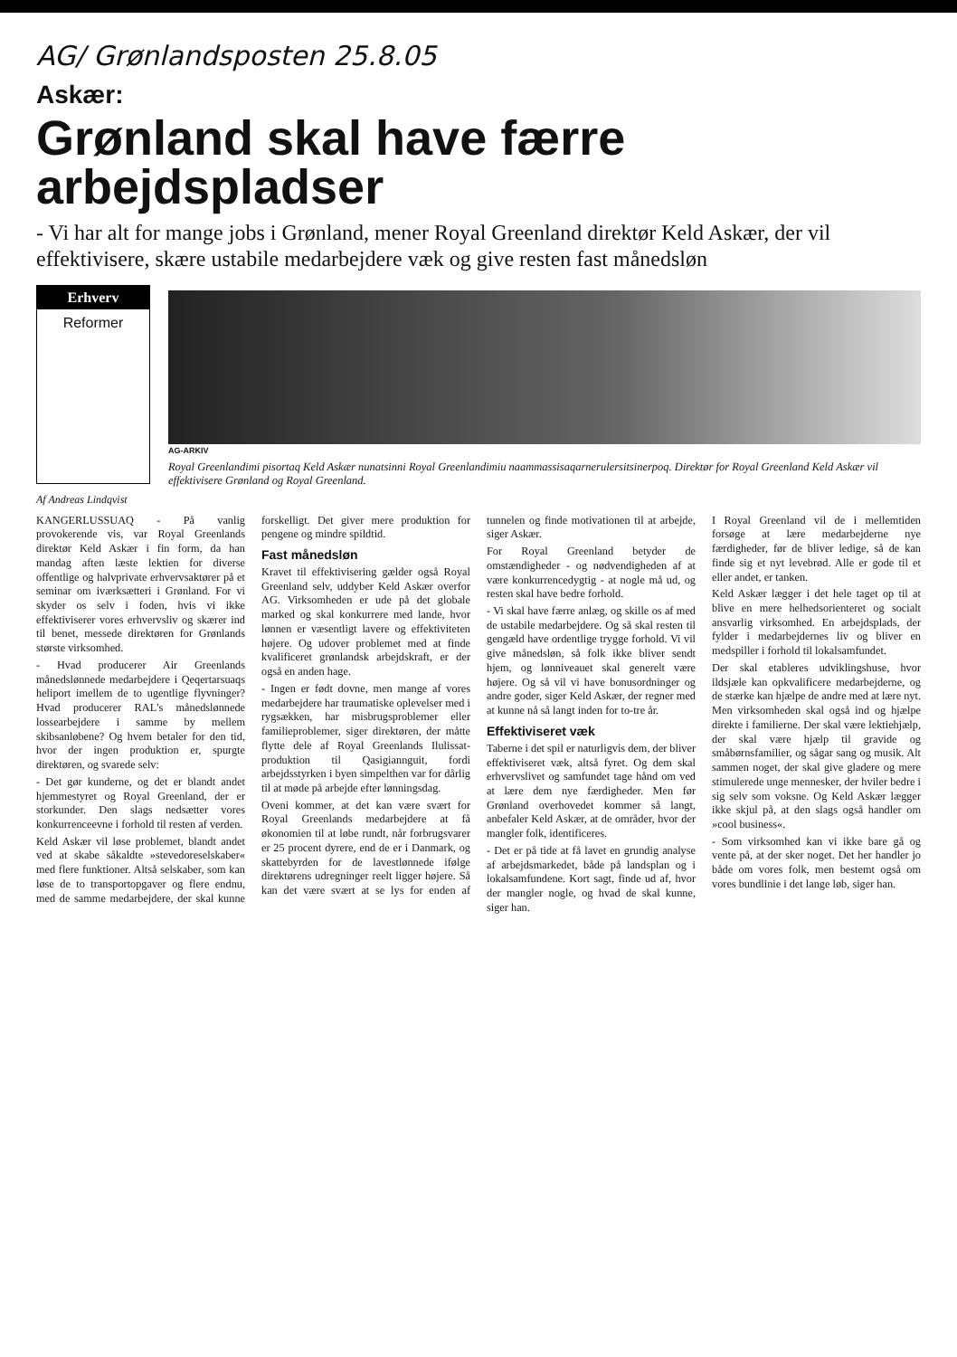AG/ Grønlandsposten 25.8.05
Askær:
Grønland skal have færre arbejdspladser
- Vi har alt for mange jobs i Grønland, mener Royal Greenland direktør Keld Askær, der vil effektivisere, skære ustabile medarbejdere væk og give resten fast månedsløn
Erhverv
Reformer
AG-ARKIV
Royal Greenlandimi pisortaq Keld Askær nunatsinni Royal Greenlandimiu naammassisaqarnerulersitsinerpoq. Direktør for Royal Greenland Keld Askær vil effektivisere Grønland og Royal Greenland.
Af Andreas Lindqvist
KANGERLUSSUAQ - På vanlig provokerende vis, var Royal Greenlands direktør Keld Askær i fin form, da han mandag aften læste lektien for diverse offentlige og halvprivate erhvervsaktører på et seminar om iværksætteri i Grønland. For vi skyder os selv i foden, hvis vi ikke effektiviserer vores erhvervsliv og skærer ind til benet, messede direktøren for Grønlands største virksomhed.
- Hvad producerer Air Greenlands månedslønnede medarbejdere i Qeqertarsuaqs heliport imellem de to ugentlige flyvninger? Hvad producerer RAL's månedslønnede lossearbejdere i samme by mellem skibsanløbene? Og hvem betaler for den tid, hvor der ingen produktion er, spurgte direktøren, og svarede selv:
- Det gør kunderne, og det er blandt andet hjemmestyret og Royal Greenland, der er storkunder. Den slags nedsætter vores konkurrenceevne i forhold til resten af verden.
Keld Askær vil løse problemet, blandt andet ved at skabe såkaldte »stevedoreselskaber« med flere funktioner. Altså selskaber, som kan løse de to transportopgaver og flere endnu, med de samme medarbejdere, der skal kunne forskelligt. Det giver mere produktion for pengene og mindre spildtid.
Fast månedsløn
Kravet til effektivisering gælder også Royal Greenland selv, uddyber Keld Askær overfor AG. Virksomheden er ude på det globale marked og skal konkurrere med lande, hvor lønnen er væsentligt lavere og effektiviteten højere. Og udover problemet med at finde kvalificeret grønlandsk arbejdskraft, er der også en anden hage.
- Ingen er født dovne, men mange af vores medarbejdere har traumatiske oplevelser med i rygsækken, har misbrugsproblemer eller familieproblemer, siger direktøren, der måtte flytte dele af Royal Greenlands Ilulissat-produktion til Qasigiannguit, fordi arbejdsstyrken i byen simpelthen var for dårlig til at møde på arbejde efter lønningsdag.
Oveni kommer, at det kan være svært for Royal Greenlands medarbejdere at få økonomien til at løbe rundt, når forbrugsvarer er 25 procent dyrere, end de er i Danmark, og skattebyrden for de lavestlønnede ifølge direktørens udregninger reelt ligger højere. Så kan det være svært at se lys for enden af tunnelen og finde motivationen til at arbejde, siger Askær.
For Royal Greenland betyder de omstændigheder - og nødvendigheden af at være konkurrencedygtig - at nogle må ud, og resten skal have bedre forhold.
- Vi skal have færre anlæg, og skille os af med de ustabile medarbejdere. Og så skal resten til gengæld have ordentlige trygge forhold. Vi vil give månedsløn, så folk ikke bliver sendt hjem, og lønniveauet skal generelt være højere. Og så vil vi have bonusordninger og andre goder, siger Keld Askær, der regner med at kunne nå så langt inden for to-tre år.
Effektiviseret væk
Taberne i det spil er naturligvis dem, der bliver effektiviseret væk, altså fyret. Og dem skal erhvervslivet og samfundet tage hånd om ved at lære dem nye færdigheder. Men før Grønland overhovedet kommer så langt, anbefaler Keld Askær, at de områder, hvor der mangler folk, identificeres.
- Det er på tide at få lavet en grundig analyse af arbejdsmarkedet, både på landsplan og i lokalsamfundene. Kort sagt, finde ud af, hvor der mangler nogle, og hvad de skal kunne, siger han.
I Royal Greenland vil de i mellemtiden forsøge at lære medarbejderne nye færdigheder, før de bliver ledige, så de kan finde sig et nyt levebrød. Alle er gode til et eller andet, er tanken.
Keld Askær lægger i det hele taget op til at blive en mere helhedsorienteret og socialt ansvarlig virksomhed. En arbejdsplads, der fylder i medarbejdernes liv og bliver en medspiller i forhold til lokalsamfundet.
Der skal etableres udviklingshuse, hvor ildsjæle kan opkvalificere medarbejderne, og de stærke kan hjælpe de andre med at lære nyt. Men virksomheden skal også ind og hjælpe direkte i familierne. Der skal være lektiehjælp, der skal være hjælp til gravide og småbørnsfamilier, og sågar sang og musik. Alt sammen noget, der skal give gladere og mere stimulerede unge mennesker, der hviler bedre i sig selv som voksne. Og Keld Askær lægger ikke skjul på, at den slags også handler om »cool business«.
- Som virksomhed kan vi ikke bare gå og vente på, at der sker noget. Det her handler jo både om vores folk, men bestemt også om vores bundlinie i det lange løb, siger han.